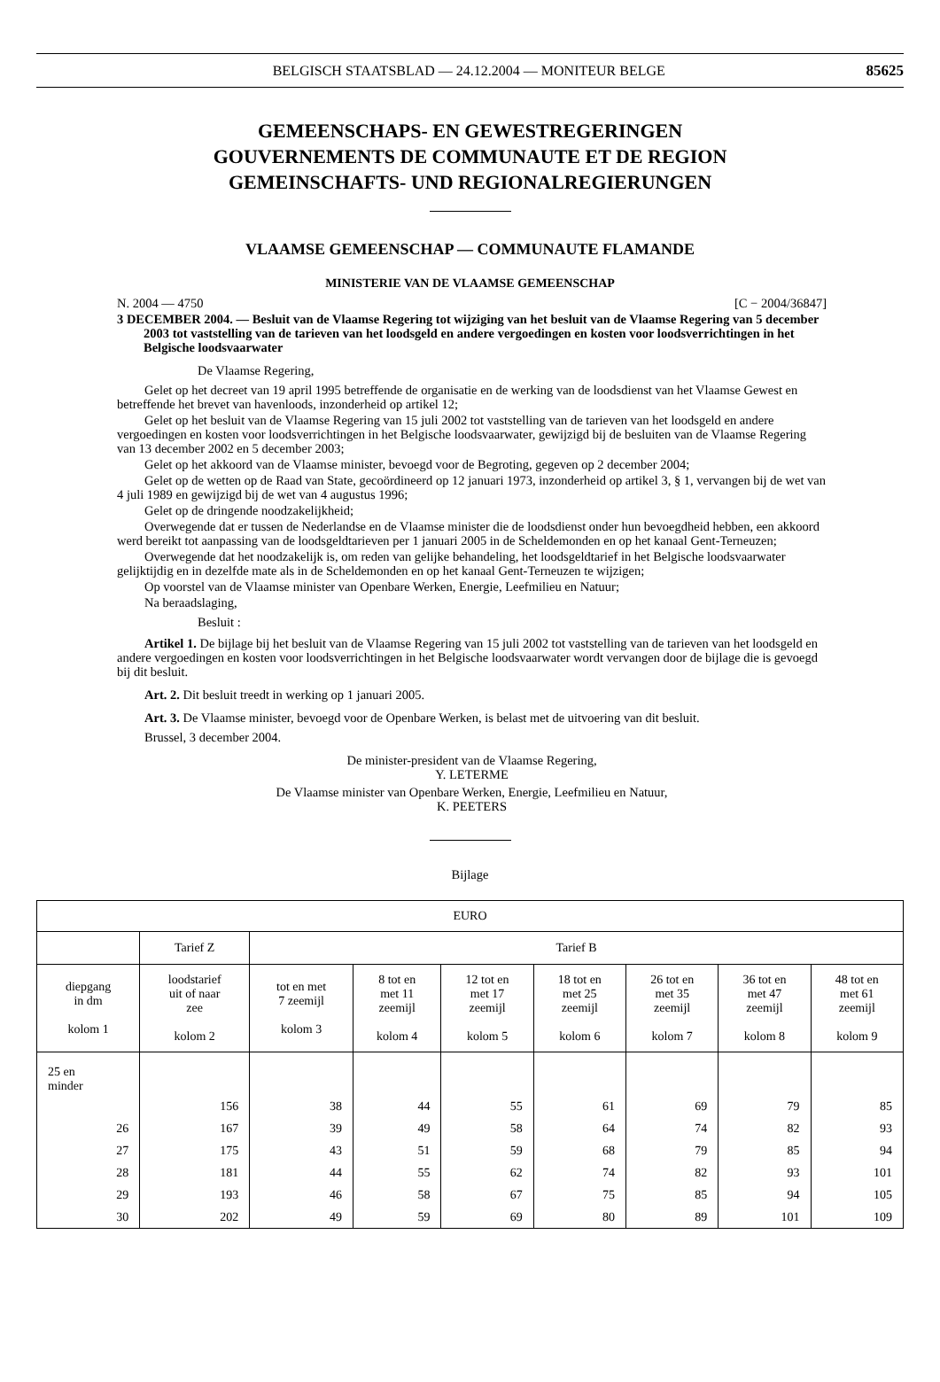BELGISCH STAATSBLAD — 24.12.2004 — MONITEUR BELGE
85625
GEMEENSCHAPS- EN GEWESTREGERINGEN
GOUVERNEMENTS DE COMMUNAUTE ET DE REGION
GEMEINSCHAFTS- UND REGIONALREGIERUNGEN
VLAAMSE GEMEENSCHAP — COMMUNAUTE FLAMANDE
MINISTERIE VAN DE VLAAMSE GEMEENSCHAP
N. 2004 — 4750 [C − 2004/36847]
3 DECEMBER 2004. — Besluit van de Vlaamse Regering tot wijziging van het besluit van de Vlaamse Regering van 5 december 2003 tot vaststelling van de tarieven van het loodsgeld en andere vergoedingen en kosten voor loodsverrichtingen in het Belgische loodsvaarwater
De Vlaamse Regering,
Gelet op het decreet van 19 april 1995 betreffende de organisatie en de werking van de loodsdienst van het Vlaamse Gewest en betreffende het brevet van havenloods, inzonderheid op artikel 12;
Gelet op het besluit van de Vlaamse Regering van 15 juli 2002 tot vaststelling van de tarieven van het loodsgeld en andere vergoedingen en kosten voor loodsverrichtingen in het Belgische loodsvaarwater, gewijzigd bij de besluiten van de Vlaamse Regering van 13 december 2002 en 5 december 2003;
Gelet op het akkoord van de Vlaamse minister, bevoegd voor de Begroting, gegeven op 2 december 2004;
Gelet op de wetten op de Raad van State, gecoördineerd op 12 januari 1973, inzonderheid op artikel 3, § 1, vervangen bij de wet van 4 juli 1989 en gewijzigd bij de wet van 4 augustus 1996;
Gelet op de dringende noodzakelijkheid;
Overwegende dat er tussen de Nederlandse en de Vlaamse minister die de loodsdienst onder hun bevoegdheid hebben, een akkoord werd bereikt tot aanpassing van de loodsgeldtarieven per 1 januari 2005 in de Scheldemonden en op het kanaal Gent-Terneuzen;
Overwegende dat het noodzakelijk is, om reden van gelijke behandeling, het loodsgeldtarief in het Belgische loodsvaarwater gelijktijdig en in dezelfde mate als in de Scheldemonden en op het kanaal Gent-Terneuzen te wijzigen;
Op voorstel van de Vlaamse minister van Openbare Werken, Energie, Leefmilieu en Natuur;
Na beraadslaging,
Besluit :
Artikel 1. De bijlage bij het besluit van de Vlaamse Regering van 15 juli 2002 tot vaststelling van de tarieven van het loodsgeld en andere vergoedingen en kosten voor loodsverrichtingen in het Belgische loodsvaarwater wordt vervangen door de bijlage die is gevoegd bij dit besluit.
Art. 2. Dit besluit treedt in werking op 1 januari 2005.
Art. 3. De Vlaamse minister, bevoegd voor de Openbare Werken, is belast met de uitvoering van dit besluit.
Brussel, 3 december 2004.
De minister-president van de Vlaamse Regering,
Y. LETERME
De Vlaamse minister van Openbare Werken, Energie, Leefmilieu en Natuur,
K. PEETERS
Bijlage
| EURO | | | | | | | | |
| --- | --- | --- | --- | --- | --- | --- | --- | --- |
| | Tarief Z | Tarief B | | | | | | |
| diepgang in dm kolom 1 | loodstarief uit of naar zee kolom 2 | tot en met 7 zeemijl kolom 3 | 8 tot en met 11 zeemijl kolom 4 | 12 tot en met 17 zeemijl kolom 5 | 18 tot en met 25 zeemijl kolom 6 | 26 tot en met 35 zeemijl kolom 7 | 36 tot en met 47 zeemijl kolom 8 | 48 tot en met 61 zeemijl kolom 9 |
| 25 en minder | | | | | | | | |
| | 156 | 38 | 44 | 55 | 61 | 69 | 79 | 85 |
| 26 | 167 | 39 | 49 | 58 | 64 | 74 | 82 | 93 |
| 27 | 175 | 43 | 51 | 59 | 68 | 79 | 85 | 94 |
| 28 | 181 | 44 | 55 | 62 | 74 | 82 | 93 | 101 |
| 29 | 193 | 46 | 58 | 67 | 75 | 85 | 94 | 105 |
| 30 | 202 | 49 | 59 | 69 | 80 | 89 | 101 | 109 |